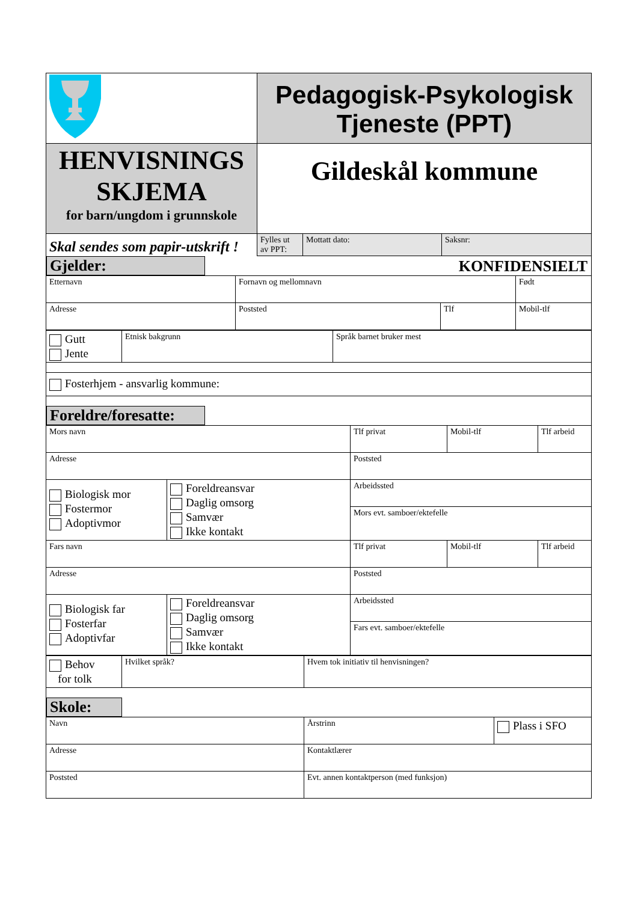| | Pedagogisk-Psykologisk Tjeneste (PPT) | | |
| HENVISNINGS SKJEMA for barn/ungdom i grunnskole | Gildeskål kommune | | |
| Skal sendes som papir-utskrift ! | Fylles ut av PPT: | Mottatt dato: | Saksnr: |
Gjelder: KONFIDENSIELT
| Etternavn | Fornavn og mellomnavn | | Født |
| Adresse | Poststed | Tlf | Mobil-tlf |
| Gutt Jente | Etnisk bakgrunn | Språk barnet bruker mest |
| Fosterhjem - ansvarlig kommune: | | |
Foreldre/foresatte:
| Mors navn | | Tlf privat | Mobil-tlf | Tlf arbeid |
| Adresse | | Poststed | | |
| Biologisk mor Fostermor Adoptivmor | Foreldreansvar Daglig omsorg Samvær Ikke kontakt | Arbeidssted | | |
| | | Mors evt. samboer/ektefelle | | |
| Fars navn | | Tlf privat | Mobil-tlf | Tlf arbeid |
| Adresse | | Poststed | | |
| Biologisk far Fosterfar Adoptivfar | Foreldreansvar Daglig omsorg Samvær Ikke kontakt | Arbeidssted | | |
| | | Fars evt. samboer/ektefelle | | |
| Behov for tolk | Hvilket språk? | Hvem tok initiativ til henvisningen? |
Skole:
| Navn | Årstrinn | Plass i SFO |
| Adresse | Kontaktlærer | |
| Poststed | Evt. annen kontaktperson (med funksjon) | |